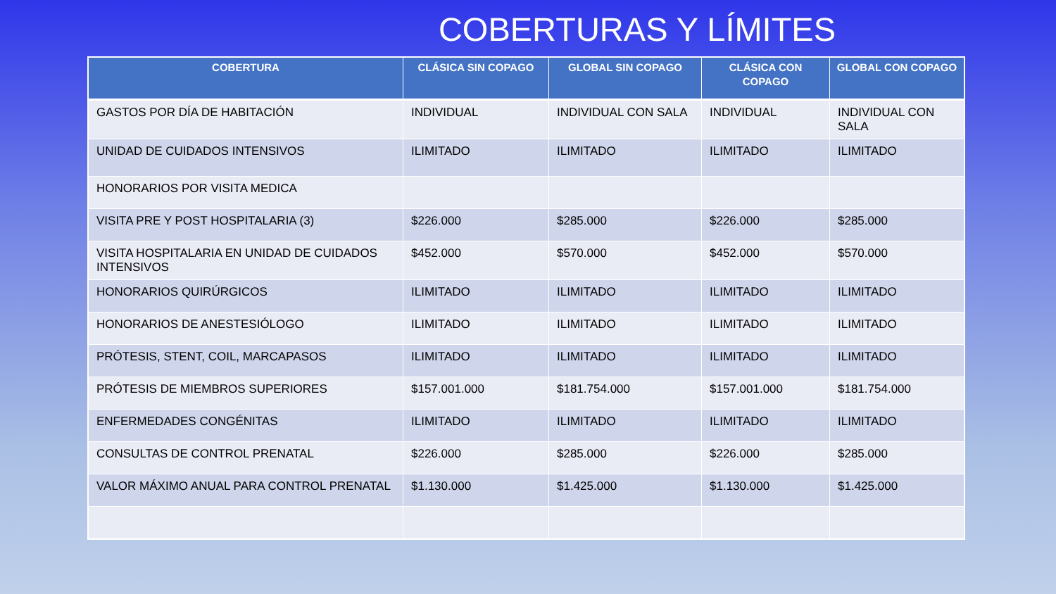COBERTURAS Y LÍMITES
| COBERTURA | CLÁSICA SIN COPAGO | GLOBAL SIN COPAGO | CLÁSICA CON COPAGO | GLOBAL CON COPAGO |
| --- | --- | --- | --- | --- |
| GASTOS POR DÍA DE HABITACIÓN | INDIVIDUAL | INDIVIDUAL CON SALA | INDIVIDUAL | INDIVIDUAL CON SALA |
| UNIDAD DE CUIDADOS INTENSIVOS | ILIMITADO | ILIMITADO | ILIMITADO | ILIMITADO |
| HONORARIOS POR VISITA MEDICA | | | | |
| VISITA PRE Y POST HOSPITALARIA (3) | $226.000 | $285.000 | $226.000 | $285.000 |
| VISITA HOSPITALARIA EN UNIDAD DE CUIDADOS INTENSIVOS | $452.000 | $570.000 | $452.000 | $570.000 |
| HONORARIOS QUIRÚRGICOS | ILIMITADO | ILIMITADO | ILIMITADO | ILIMITADO |
| HONORARIOS DE ANESTESIÓLOGO | ILIMITADO | ILIMITADO | ILIMITADO | ILIMITADO |
| PRÓTESIS, STENT, COIL, MARCAPASOS | ILIMITADO | ILIMITADO | ILIMITADO | ILIMITADO |
| PRÓTESIS DE MIEMBROS SUPERIORES | $157.001.000 | $181.754.000 | $157.001.000 | $181.754.000 |
| ENFERMEDADES CONGÉNITAS | ILIMITADO | ILIMITADO | ILIMITADO | ILIMITADO |
| CONSULTAS DE CONTROL PRENATAL | $226.000 | $285.000 | $226.000 | $285.000 |
| VALOR MÁXIMO ANUAL PARA CONTROL PRENATAL | $1.130.000 | $1.425.000 | $1.130.000 | $1.425.000 |